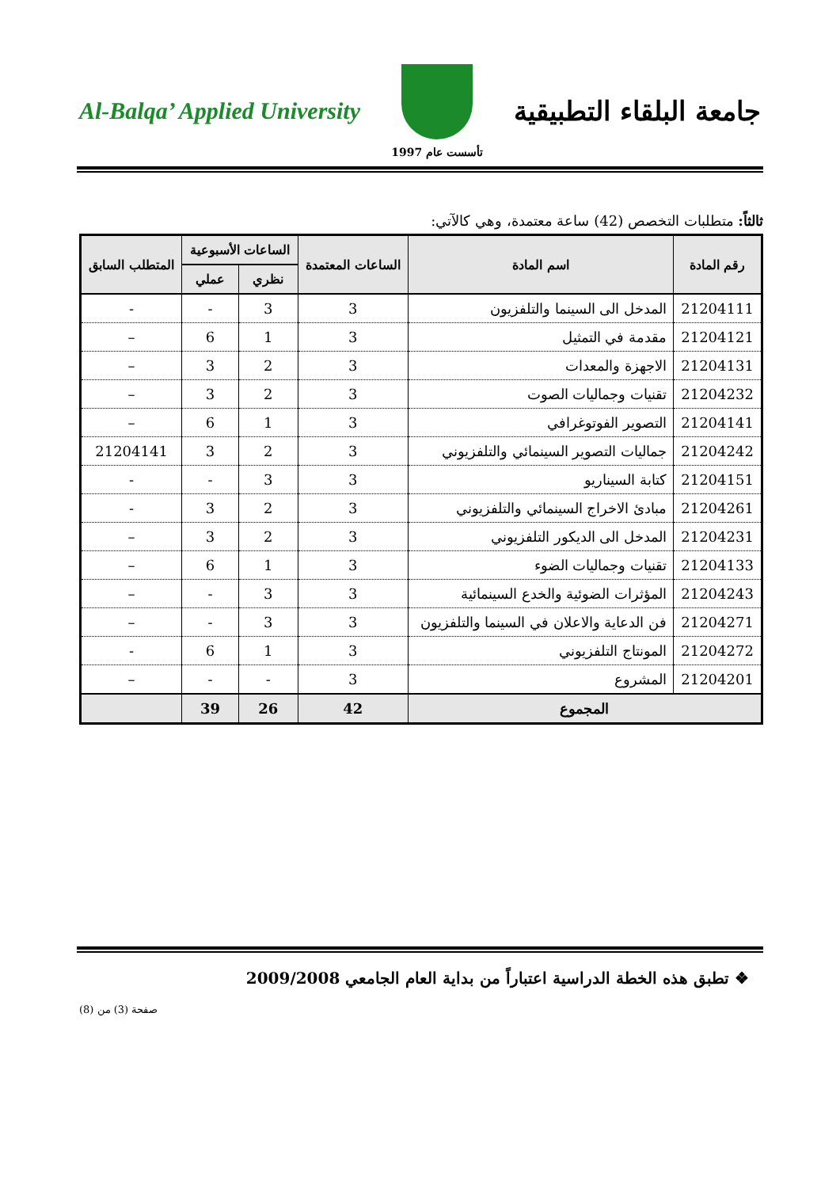Al-Balqa’ Applied University
تأسست عام 1997
جامعة البلقاء التطبيقية
ثالثاً: متطلبات التخصص (42) ساعة معتمدة، وهي كالآتي:
| رقم المادة | اسم المادة | الساعات المعتمدة | الساعات الأسبوعية | | المتطلب السابق |
| --- | --- | --- | --- | --- | --- |
| | | | نظري | عملي | |
| 21204111 | المدخل الى السينما والتلفزيون | 3 | 3 | - | - |
| 21204121 | مقدمة في التمثيل | 3 | 1 | 6 | – |
| 21204131 | الاجهزة والمعدات | 3 | 2 | 3 | – |
| 21204232 | تقنيات وجماليات الصوت | 3 | 2 | 3 | – |
| 21204141 | التصوير الفوتوغرافي | 3 | 1 | 6 | – |
| 21204242 | جماليات التصوير السينمائي والتلفزيوني | 3 | 2 | 3 | 21204141 |
| 21204151 | كتابة السيناريو | 3 | 3 | - | - |
| 21204261 | مبادئ الاخراج السينمائي والتلفزيوني | 3 | 2 | 3 | - |
| 21204231 | المدخل الى الديكور التلفزيوني | 3 | 2 | 3 | – |
| 21204133 | تقنيات وجماليات الضوء | 3 | 1 | 6 | – |
| 21204243 | المؤثرات الضوئية والخدع السينمائية | 3 | 3 | - | – |
| 21204271 | فن الدعاية والاعلان في السينما والتلفزيون | 3 | 3 | - | – |
| 21204272 | المونتاج التلفزيوني | 3 | 1 | 6 | - |
| 21204201 | المشروع | 3 | - | - | – |
| المجموع | | 42 | 26 | 39 | |
❖ تطبق هذه الخطة الدراسية اعتباراً من بداية العام الجامعي 2009/2008
صفحة (3) من (8)